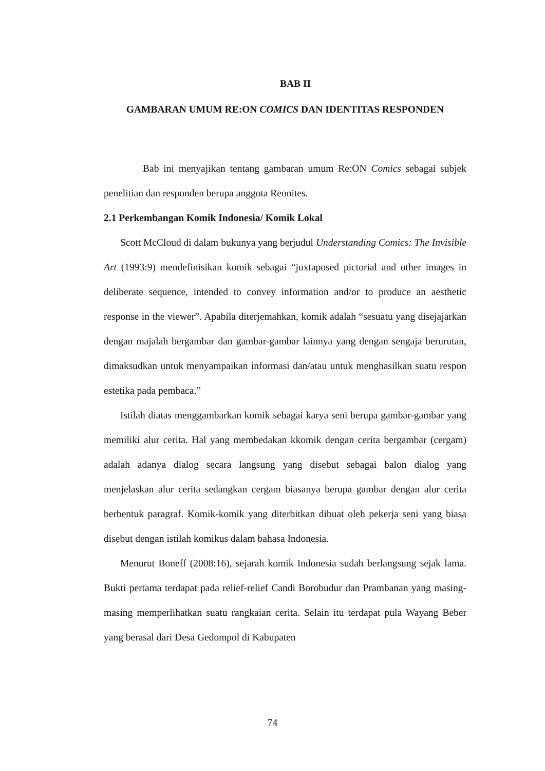BAB II
GAMBARAN UMUM RE:ON COMICS DAN IDENTITAS RESPONDEN
Bab ini menyajikan tentang gambaran umum Re:ON Comics sebagai subjek penelitian dan responden berupa anggota Reonites.
2.1 Perkembangan Komik Indonesia/ Komik Lokal
Scott McCloud di dalam bukunya yang berjudul Understanding Comics: The Invisible Art (1993:9) mendefinisikan komik sebagai “juxtaposed pictorial and other images in deliberate sequence, intended to convey information and/or to produce an aesthetic response in the viewer”. Apabila diterjemahkan, komik adalah “sesuatu yang disejajarkan dengan majalah bergambar dan gambar-gambar lainnya yang dengan sengaja berurutan, dimaksudkan untuk menyampaikan informasi dan/atau untuk menghasilkan suatu respon estetika pada pembaca.”
Istilah diatas menggambarkan komik sebagai karya seni berupa gambar-gambar yang memiliki alur cerita. Hal yang membedakan kkomik dengan cerita bergambar (cergam) adalah adanya dialog secara langsung yang disebut sebagai balon dialog yang menjelaskan alur cerita sedangkan cergam biasanya berupa gambar dengan alur cerita berbentuk paragraf. Komik-komik yang diterbitkan dibuat oleh pekerja seni yang biasa disebut dengan istilah komikus dalam bahasa Indonesia.
Menurut Boneff (2008:16), sejarah komik Indonesia sudah berlangsung sejak lama. Bukti pertama terdapat pada relief-relief Candi Borobudur dan Prambanan yang masing-masing memperlihatkan suatu rangkaian cerita. Selain itu terdapat pula Wayang Beber yang berasal dari Desa Gedompol di Kabupaten
74